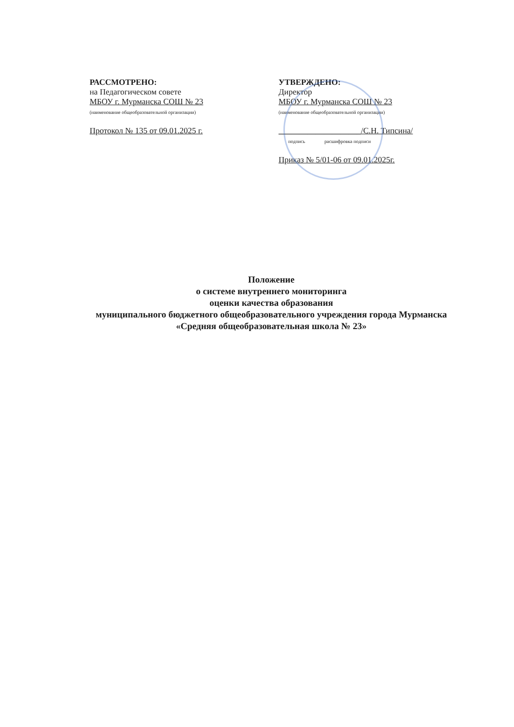РАССМОТРЕНО:
на Педагогическом совете
МБОУ г. Мурманска СОШ № 23
(наименование общеобразовательной организации)
Протокол № 135 от 09.01.2025 г.
УТВЕРЖДЕНО:
Директор
МБОУ г. Мурманска СОШ № 23
(наименование общеобразовательной организации)
____________________/С.Н. Типсина/
подпись расшифровка подписи
Приказ № 5/01-06 от 09.01.2025г.
Положение
о системе внутреннего мониторинга
оценки качества образования
муниципального бюджетного общеобразовательного учреждения города Мурманска «Средняя общеобразовательная школа № 23»